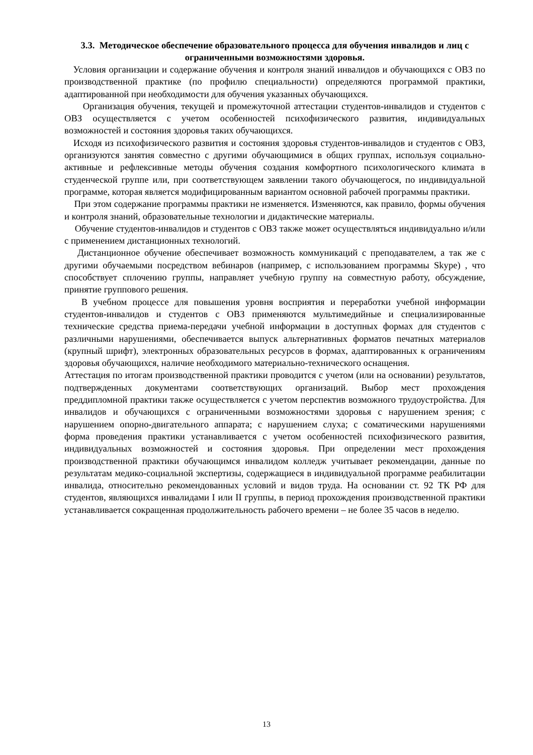3.3. Методическое обеспечение образовательного процесса для обучения инвалидов и лиц с ограниченными возможностями здоровья.
Условия организации и содержание обучения и контроля знаний инвалидов и обучающихся с ОВЗ по производственной практике (по профилю специальности) определяются программой практики, адаптированной при необходимости для обучения указанных обучающихся.
Организация обучения, текущей и промежуточной аттестации студентов-инвалидов и студентов с ОВЗ осуществляется с учетом особенностей психофизического развития, индивидуальных возможностей и состояния здоровья таких обучающихся.
Исходя из психофизического развития и состояния здоровья студентов-инвалидов и студентов с ОВЗ, организуются занятия совместно с другими обучающимися в общих группах, используя социально-активные и рефлексивные методы обучения создания комфортного психологического климата в студенческой группе или, при соответствующем заявлении такого обучающегося, по индивидуальной программе, которая является модифицированным вариантом основной рабочей программы практики.
При этом содержание программы практики не изменяется. Изменяются, как правило, формы обучения и контроля знаний, образовательные технологии и дидактические материалы.
Обучение студентов-инвалидов и студентов с ОВЗ также может осуществляться индивидуально и/или с применением дистанционных технологий.
Дистанционное обучение обеспечивает возможность коммуникаций с преподавателем, а так же с другими обучаемыми посредством вебинаров (например, с использованием программы Skype) , что способствует сплочению группы, направляет учебную группу на совместную работу, обсуждение, принятие группового решения.
В учебном процессе для повышения уровня восприятия и переработки учебной информации студентов-инвалидов и студентов с ОВЗ применяются мультимедийные и специализированные технические средства приема-передачи учебной информации в доступных формах для студентов с различными нарушениями, обеспечивается выпуск альтернативных форматов печатных материалов (крупный шрифт), электронных образовательных ресурсов в формах, адаптированных к ограничениям здоровья обучающихся, наличие необходимого материально-технического оснащения.
Аттестация по итогам производственной практики проводится с учетом (или на основании) результатов, подтвержденных документами соответствующих организаций. Выбор мест прохождения преддипломной практики также осуществляется с учетом перспектив возможного трудоустройства. Для инвалидов и обучающихся с ограниченными возможностями здоровья с нарушением зрения; с нарушением опорно-двигательного аппарата; с нарушением слуха; с соматическими нарушениями форма проведения практики устанавливается с учетом особенностей психофизического развития, индивидуальных возможностей и состояния здоровья. При определении мест прохождения производственной практики обучающимся инвалидом колледж учитывает рекомендации, данные по результатам медико-социальной экспертизы, содержащиеся в индивидуальной программе реабилитации инвалида, относительно рекомендованных условий и видов труда. На основании ст. 92 ТК РФ для студентов, являющихся инвалидами I или II группы, в период прохождения производственной практики устанавливается сокращенная продолжительность рабочего времени – не более 35 часов в неделю.
13